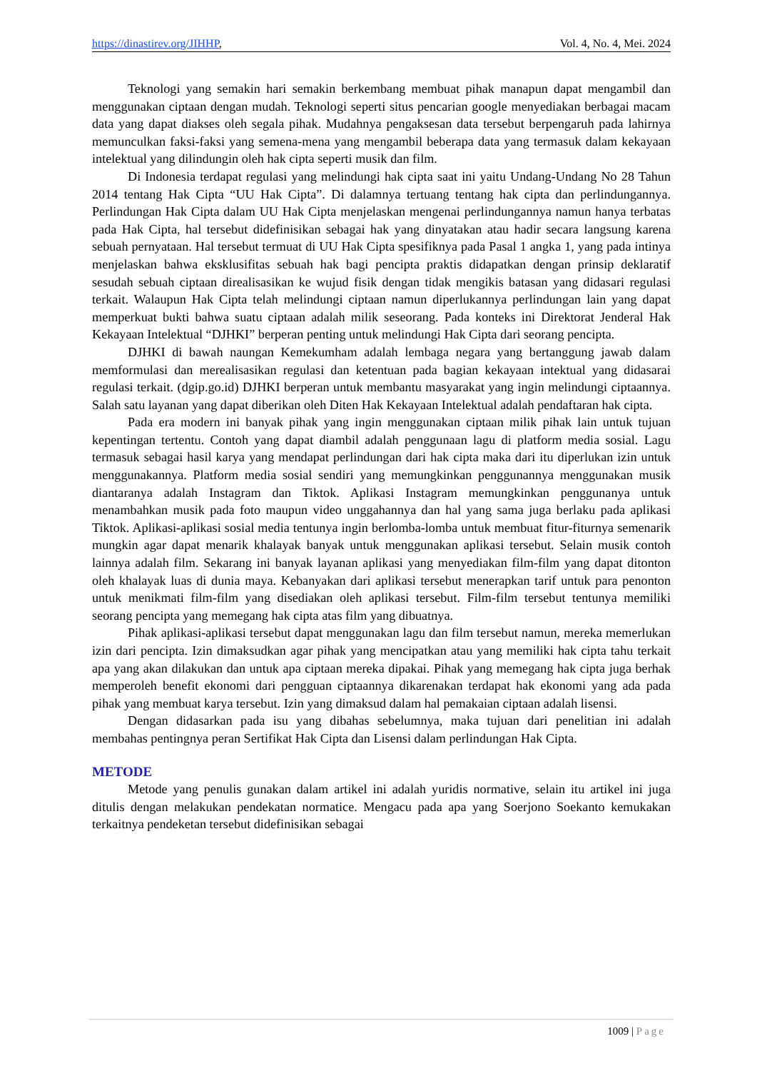https://dinastirev.org/JIHHP, Vol. 4, No. 4, Mei. 2024
Teknologi yang semakin hari semakin berkembang membuat pihak manapun dapat mengambil dan menggunakan ciptaan dengan mudah. Teknologi seperti situs pencarian google menyediakan berbagai macam data yang dapat diakses oleh segala pihak. Mudahnya pengaksesan data tersebut berpengaruh pada lahirnya memunculkan faksi-faksi yang semena-mena yang mengambil beberapa data yang termasuk dalam kekayaan intelektual yang dilindungin oleh hak cipta seperti musik dan film.
Di Indonesia terdapat regulasi yang melindungi hak cipta saat ini yaitu Undang-Undang No 28 Tahun 2014 tentang Hak Cipta “UU Hak Cipta”. Di dalamnya tertuang tentang hak cipta dan perlindungannya. Perlindungan Hak Cipta dalam UU Hak Cipta menjelaskan mengenai perlindungannya namun hanya terbatas pada Hak Cipta, hal tersebut didefinisikan sebagai hak yang dinyatakan atau hadir secara langsung karena sebuah pernyataan. Hal tersebut termuat di UU Hak Cipta spesifiknya pada Pasal 1 angka 1, yang pada intinya menjelaskan bahwa eksklusifitas sebuah hak bagi pencipta praktis didapatkan dengan prinsip deklaratif sesudah sebuah ciptaan direalisasikan ke wujud fisik dengan tidak mengikis batasan yang didasari regulasi terkait. Walaupun Hak Cipta telah melindungi ciptaan namun diperlukannya perlindungan lain yang dapat memperkuat bukti bahwa suatu ciptaan adalah milik seseorang. Pada konteks ini Direktorat Jenderal Hak Kekayaan Intelektual “DJHKI” berperan penting untuk melindungi Hak Cipta dari seorang pencipta.
DJHKI di bawah naungan Kemekumham adalah lembaga negara yang bertanggung jawab dalam memformulasi dan merealisasikan regulasi dan ketentuan pada bagian kekayaan intektual yang didasarai regulasi terkait. (dgip.go.id) DJHKI berperan untuk membantu masyarakat yang ingin melindungi ciptaannya. Salah satu layanan yang dapat diberikan oleh Diten Hak Kekayaan Intelektual adalah pendaftaran hak cipta.
Pada era modern ini banyak pihak yang ingin menggunakan ciptaan milik pihak lain untuk tujuan kepentingan tertentu. Contoh yang dapat diambil adalah penggunaan lagu di platform media sosial. Lagu termasuk sebagai hasil karya yang mendapat perlindungan dari hak cipta maka dari itu diperlukan izin untuk menggunakannya. Platform media sosial sendiri yang memungkinkan penggunannya menggunakan musik diantaranya adalah Instagram dan Tiktok. Aplikasi Instagram memungkinkan pengguna­nya untuk menambahkan musik pada foto maupun video unggahannya dan hal yang sama juga berlaku pada aplikasi Tiktok. Aplikasi-aplikasi sosial media tentunya ingin berlomba-lomba untuk membuat fitur-fiturnya semenarik mungkin agar dapat menarik khalayak banyak untuk menggunakan aplikasi tersebut. Selain musik contoh lainnya adalah film. Sekarang ini banyak layanan aplikasi yang menyediakan film-film yang dapat ditonton oleh khalayak luas di dunia maya. Kebanyakan dari aplikasi tersebut menerapkan tarif untuk para penonton untuk menikmati film-film yang disediakan oleh aplikasi tersebut. Film-film tersebut tentunya memiliki seorang pencipta yang memegang hak cipta atas film yang dibuatnya.
Pihak aplikasi-aplikasi tersebut dapat menggunakan lagu dan film tersebut namun, mereka memerlukan izin dari pencipta. Izin dimaksudkan agar pihak yang mencipatkan atau yang memiliki hak cipta tahu terkait apa yang akan dilakukan dan untuk apa ciptaan mereka dipakai. Pihak yang memegang hak cipta juga berhak memperoleh benefit ekonomi dari pengguan ciptaannya dikarenakan terdapat hak ekonomi yang ada pada pihak yang membuat karya tersebut. Izin yang dimaksud dalam hal pemakaian ciptaan adalah lisensi.
Dengan didasarkan pada isu yang dibahas sebelumnya, maka tujuan dari penelitian ini adalah membahas pentingnya peran Sertifikat Hak Cipta dan Lisensi dalam perlindungan Hak Cipta.
METODE
Metode yang penulis gunakan dalam artikel ini adalah yuridis normative, selain itu artikel ini juga ditulis dengan melakukan pendekatan normatice. Mengacu pada apa yang Soerjono Soekanto kemukakan terkaitnya pendeketan tersebut didefinisikan sebagai
1009 | Page